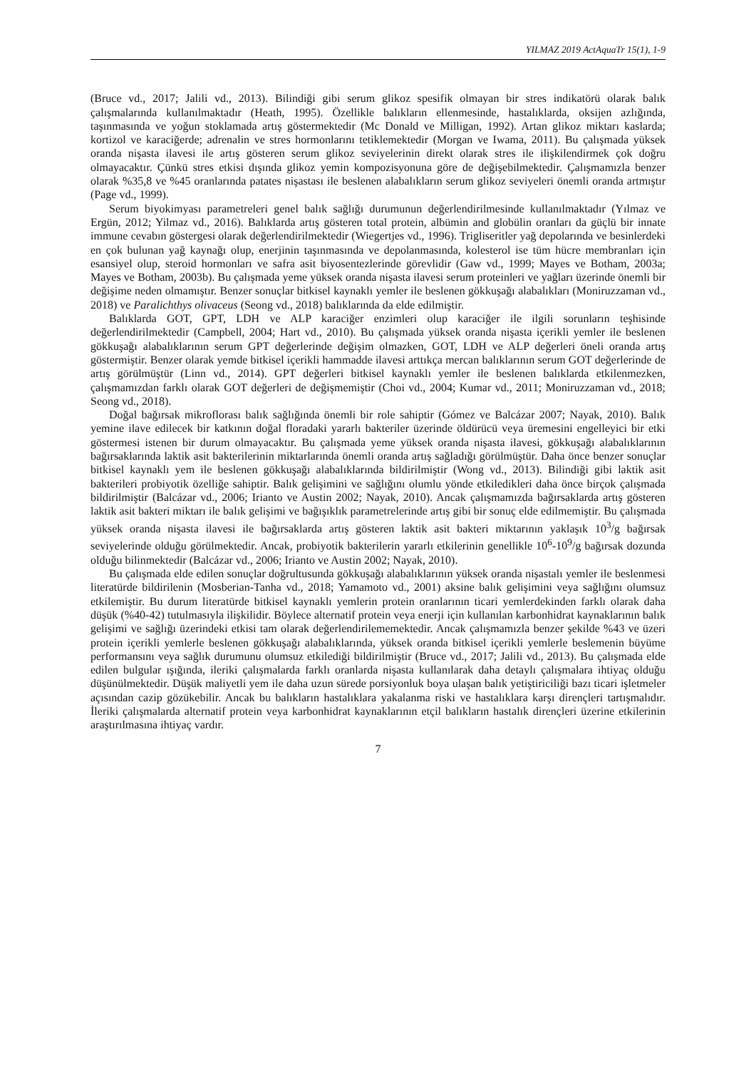YILMAZ 2019 ActAquaTr 15(1), 1-9
(Bruce vd., 2017; Jalili vd., 2013). Bilindiği gibi serum glikoz spesifik olmayan bir stres indikatörü olarak balık çalışmalarında kullanılmaktadır (Heath, 1995). Özellikle balıkların ellenmesinde, hastalıklarda, oksijen azlığında, taşınmasında ve yoğun stoklamada artış göstermektedir (Mc Donald ve Milligan, 1992). Artan glikoz miktarı kaslarda; kortizol ve karaciğerde; adrenalin ve stres hormonlarını tetiklemektedir (Morgan ve Iwama, 2011). Bu çalışmada yüksek oranda nişasta ilavesi ile artış gösteren serum glikoz seviyelerinin direkt olarak stres ile ilişkilendirmek çok doğru olmayacaktır. Çünkü stres etkisi dışında glikoz yemin kompozisyonuna göre de değişebilmektedir. Çalışmamızla benzer olarak %35,8 ve %45 oranlarında patates nişastası ile beslenen alabalıkların serum glikoz seviyeleri önemli oranda artmıştır (Page vd., 1999).
Serum biyokimyası parametreleri genel balık sağlığı durumunun değerlendirilmesinde kullanılmaktadır (Yılmaz ve Ergün, 2012; Yilmaz vd., 2016). Balıklarda artış gösteren total protein, albümin and globülin oranları da güçlü bir innate immune cevabın göstergesi olarak değerlendirilmektedir (Wiegertjes vd., 1996). Trigliseritler yağ depolarında ve besinlerdeki en çok bulunan yağ kaynağı olup, enerjinin taşınmasında ve depolanmasında, kolesterol ise tüm hücre membranları için esansiyel olup, steroid hormonları ve safra asit biyosentezlerinde görevlidir (Gaw vd., 1999; Mayes ve Botham, 2003a; Mayes ve Botham, 2003b). Bu çalışmada yeme yüksek oranda nişasta ilavesi serum proteinleri ve yağları üzerinde önemli bir değişime neden olmamıştır. Benzer sonuçlar bitkisel kaynaklı yemler ile beslenen gökkuşağı alabalıkları (Moniruzzaman vd., 2018) ve Paralichthys olivaceus (Seong vd., 2018) balıklarında da elde edilmiştir.
Balıklarda GOT, GPT, LDH ve ALP karaciğer enzimleri olup karaciğer ile ilgili sorunların teşhisinde değerlendirilmektedir (Campbell, 2004; Hart vd., 2010). Bu çalışmada yüksek oranda nişasta içerikli yemler ile beslenen gökkuşağı alabalıklarının serum GPT değerlerinde değişim olmazken, GOT, LDH ve ALP değerleri öneli oranda artış göstermiştir. Benzer olarak yemde bitkisel içerikli hammadde ilavesi arttıkça mercan balıklarının serum GOT değerlerinde de artış görülmüştür (Linn vd., 2014). GPT değerleri bitkisel kaynaklı yemler ile beslenen balıklarda etkilenmezken, çalışmamızdan farklı olarak GOT değerleri de değişmemiştir (Choi vd., 2004; Kumar vd., 2011; Moniruzzaman vd., 2018; Seong vd., 2018).
Doğal bağırsak mikroflorası balık sağlığında önemli bir role sahiptir (Gómez ve Balcázar 2007; Nayak, 2010). Balık yemine ilave edilecek bir katkının doğal floradaki yararlı bakteriler üzerinde öldürücü veya üremesini engelleyici bir etki göstermesi istenen bir durum olmayacaktır. Bu çalışmada yeme yüksek oranda nişasta ilavesi, gökkuşağı alabalıklarının bağırsaklarında laktik asit bakterilerinin miktarlarında önemli oranda artış sağladığı görülmüştür. Daha önce benzer sonuçlar bitkisel kaynaklı yem ile beslenen gökkuşağı alabalıklarında bildirilmiştir (Wong vd., 2013). Bilindiği gibi laktik asit bakterileri probiyotik özelliğe sahiptir. Balık gelişimini ve sağlığını olumlu yönde etkiledikleri daha önce birçok çalışmada bildirilmiştir (Balcázar vd., 2006; Irianto ve Austin 2002; Nayak, 2010). Ancak çalışmamızda bağırsaklarda artış gösteren laktik asit bakteri miktarı ile balık gelişimi ve bağışıklık parametrelerinde artış gibi bir sonuç elde edilmemiştir. Bu çalışmada yüksek oranda nişasta ilavesi ile bağırsaklarda artış gösteren laktik asit bakteri miktarının yaklaşık 10<sup>3</sup>/g bağırsak seviyelerinde olduğu görülmektedir. Ancak, probiyotik bakterilerin yararlı etkilerinin genellikle 10<sup>6</sup>-10<sup>9</sup>/g bağırsak dozunda olduğu bilinmektedir (Balcázar vd., 2006; Irianto ve Austin 2002; Nayak, 2010).
Bu çalışmada elde edilen sonuçlar doğrultusunda gökkuşağı alabalıklarının yüksek oranda nişastalı yemler ile beslenmesi literatürde bildirilenin (Mosberian-Tanha vd., 2018; Yamamoto vd., 2001) aksine balık gelişimini veya sağlığını olumsuz etkilemiştir. Bu durum literatürde bitkisel kaynaklı yemlerin protein oranlarının ticari yemlerdekinden farklı olarak daha düşük (%40-42) tutulmasıyla ilişkilidir. Böylece alternatif protein veya enerji için kullanılan karbonhidrat kaynaklarının balık gelişimi ve sağlığı üzerindeki etkisi tam olarak değerlendirilememektedir. Ancak çalışmamızla benzer şekilde %43 ve üzeri protein içerikli yemlerle beslenen gökkuşağı alabalıklarında, yüksek oranda bitkisel içerikli yemlerle beslemenin büyüme performansını veya sağlık durumunu olumsuz etkilediği bildirilmiştir (Bruce vd., 2017; Jalili vd., 2013). Bu çalışmada elde edilen bulgular ışığında, ileriki çalışmalarda farklı oranlarda nişasta kullanılarak daha detaylı çalışmalara ihtiyaç olduğu düşünülmektedir. Düşük maliyetli yem ile daha uzun sürede porsiyonluk boya ulaşan balık yetiştiriciliği bazı ticari işletmeler açısından cazip gözükebilir. Ancak bu balıkların hastalıklara yakalanma riski ve hastalıklara karşı dirençleri tartışmalıdır. İleriki çalışmalarda alternatif protein veya karbonhidrat kaynaklarının etçil balıkların hastalık dirençleri üzerine etkilerinin araştırılmasına ihtiyaç vardır.
7